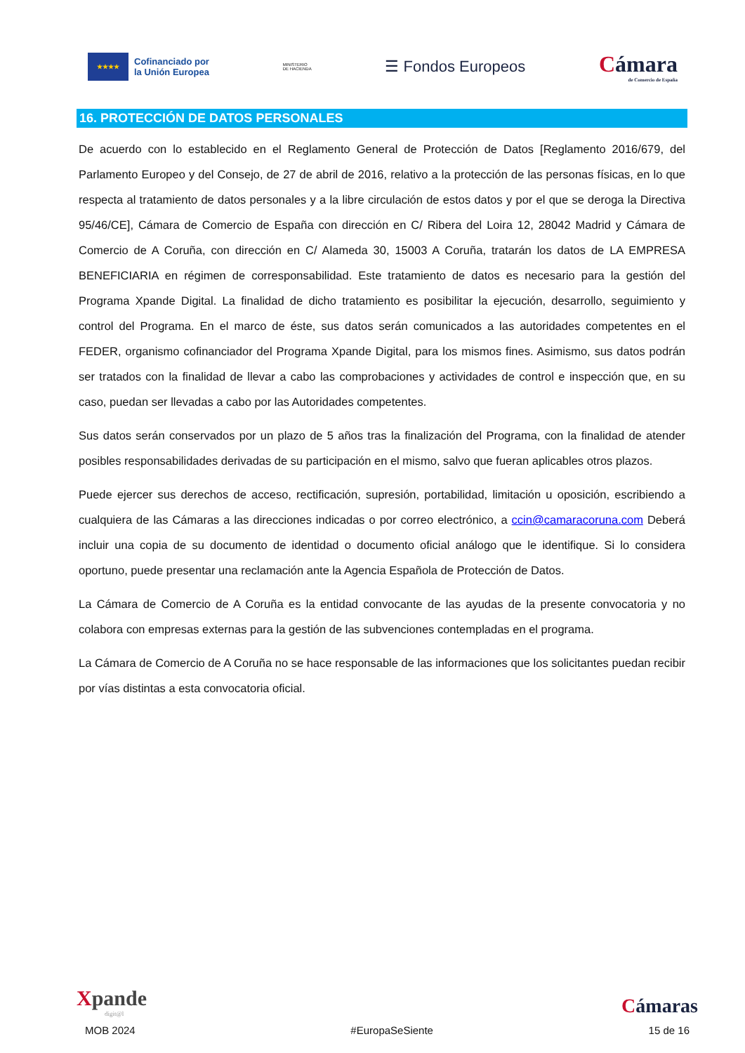★★★★
Cofinanciado por
la Unión Europea
MINISTERIO
DE HACIENDA
☰ Fondos Europeos
Cámara
de Comercio de España
16. PROTECCIÓN DE DATOS PERSONALES
De acuerdo con lo establecido en el Reglamento General de Protección de Datos [Reglamento 2016/679, del Parlamento Europeo y del Consejo, de 27 de abril de 2016, relativo a la protección de las personas físicas, en lo que respecta al tratamiento de datos personales y a la libre circulación de estos datos y por el que se deroga la Directiva 95/46/CE], Cámara de Comercio de España con dirección en C/ Ribera del Loira 12, 28042 Madrid y Cámara de Comercio de A Coruña, con dirección en C/ Alameda 30, 15003 A Coruña, tratarán los datos de LA EMPRESA BENEFICIARIA en régimen de corresponsabilidad. Este tratamiento de datos es necesario para la gestión del Programa Xpande Digital. La finalidad de dicho tratamiento es posibilitar la ejecución, desarrollo, seguimiento y control del Programa. En el marco de éste, sus datos serán comunicados a las autoridades competentes en el FEDER, organismo cofinanciador del Programa Xpande Digital, para los mismos fines. Asimismo, sus datos podrán ser tratados con la finalidad de llevar a cabo las comprobaciones y actividades de control e inspección que, en su caso, puedan ser llevadas a cabo por las Autoridades competentes.
Sus datos serán conservados por un plazo de 5 años tras la finalización del Programa, con la finalidad de atender posibles responsabilidades derivadas de su participación en el mismo, salvo que fueran aplicables otros plazos.
Puede ejercer sus derechos de acceso, rectificación, supresión, portabilidad, limitación u oposición, escribiendo a cualquiera de las Cámaras a las direcciones indicadas o por correo electrónico, a ccin@camaracoruna.com Deberá incluir una copia de su documento de identidad o documento oficial análogo que le identifique. Si lo considera oportuno, puede presentar una reclamación ante la Agencia Española de Protección de Datos.
La Cámara de Comercio de A Coruña es la entidad convocante de las ayudas de la presente convocatoria y no colabora con empresas externas para la gestión de las subvenciones contempladas en el programa.
La Cámara de Comercio de A Coruña no se hace responsable de las informaciones que los solicitantes puedan recibir por vías distintas a esta convocatoria oficial.
Xpande
digit@l
Cámaras
MOB 2024 #EuropaSeSiente 15 de 16